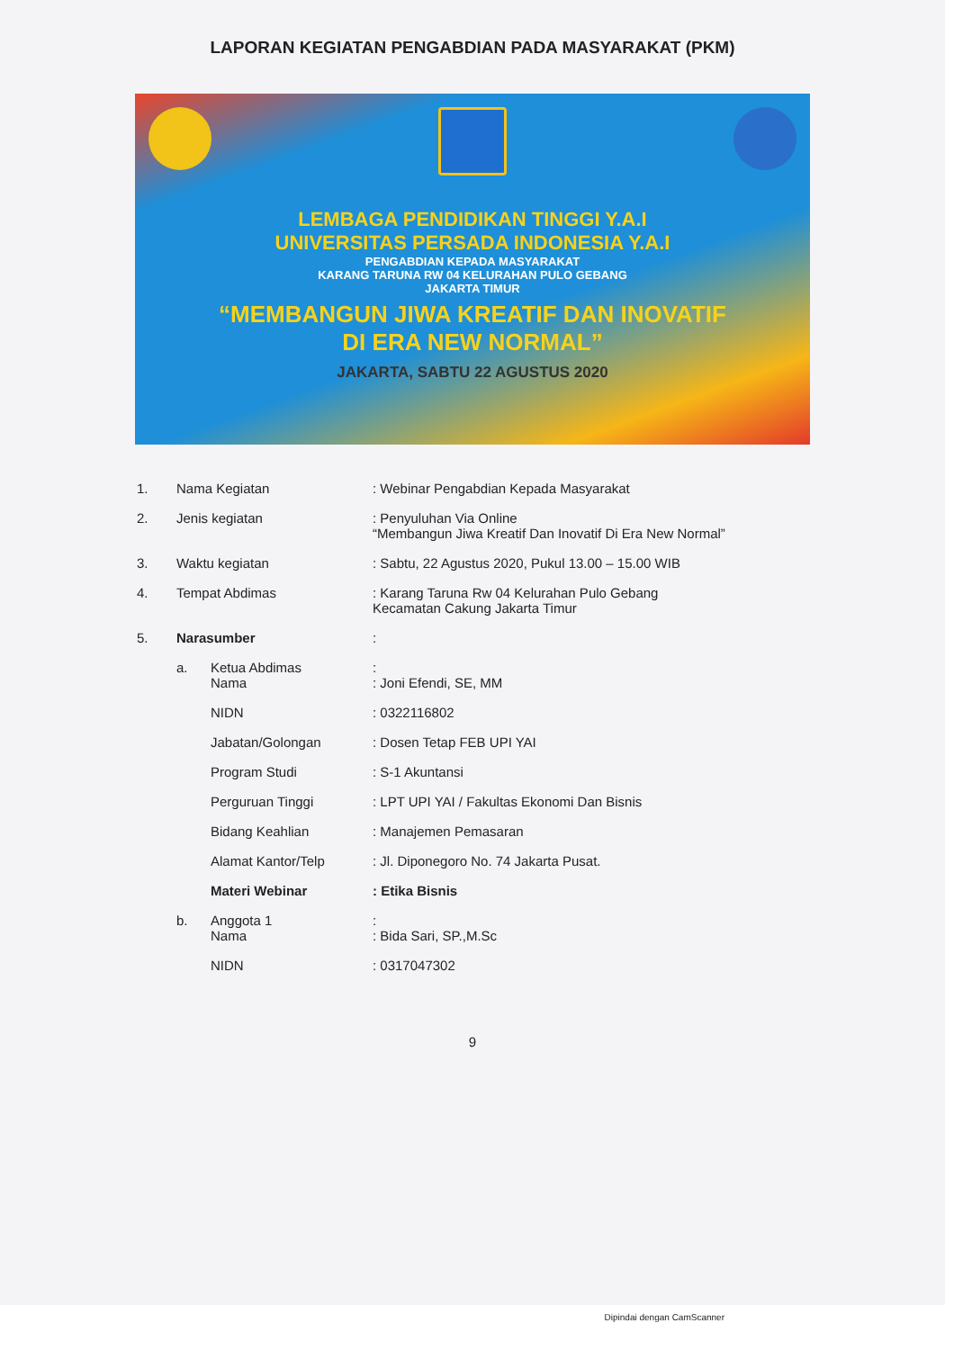LAPORAN KEGIATAN PENGABDIAN PADA MASYARAKAT (PKM)
LEMBAGA PENDIDIKAN TINGGI Y.A.I
UNIVERSITAS PERSADA INDONESIA Y.A.I
PENGABDIAN KEPADA MASYARAKAT
KARANG TARUNA RW 04 KELURAHAN PULO GEBANG
JAKARTA TIMUR
“MEMBANGUN JIWA KREATIF DAN INOVATIF
DI ERA NEW NORMAL”
JAKARTA, SABTU 22 AGUSTUS 2020
| 1. | Nama Kegiatan | | : Webinar Pengabdian Kepada Masyarakat |
| 2. | Jenis kegiatan | | : Penyuluhan Via Online “Membangun Jiwa Kreatif Dan Inovatif Di Era New Normal” |
| 3. | Waktu kegiatan | | : Sabtu, 22 Agustus 2020, Pukul 13.00 – 15.00 WIB |
| 4. | Tempat Abdimas | | : Karang Taruna Rw 04 Kelurahan Pulo Gebang Kecamatan Cakung Jakarta Timur |
| 5. | Narasumber | | : |
| | a. | Ketua Abdimas Nama | : : Joni Efendi, SE, MM |
| | | NIDN | : 0322116802 |
| | | Jabatan/Golongan | : Dosen Tetap FEB UPI YAI |
| | | Program Studi | : S-1 Akuntansi |
| | | Perguruan Tinggi | : LPT UPI YAI / Fakultas Ekonomi Dan Bisnis |
| | | Bidang Keahlian | : Manajemen Pemasaran |
| | | Alamat Kantor/Telp | : Jl. Diponegoro No. 74 Jakarta Pusat. |
| | | Materi Webinar | : Etika Bisnis |
| | b. | Anggota 1 Nama | : : Bida Sari, SP.,M.Sc |
| | | NIDN | : 0317047302 |
9
Dipindai dengan CamScanner